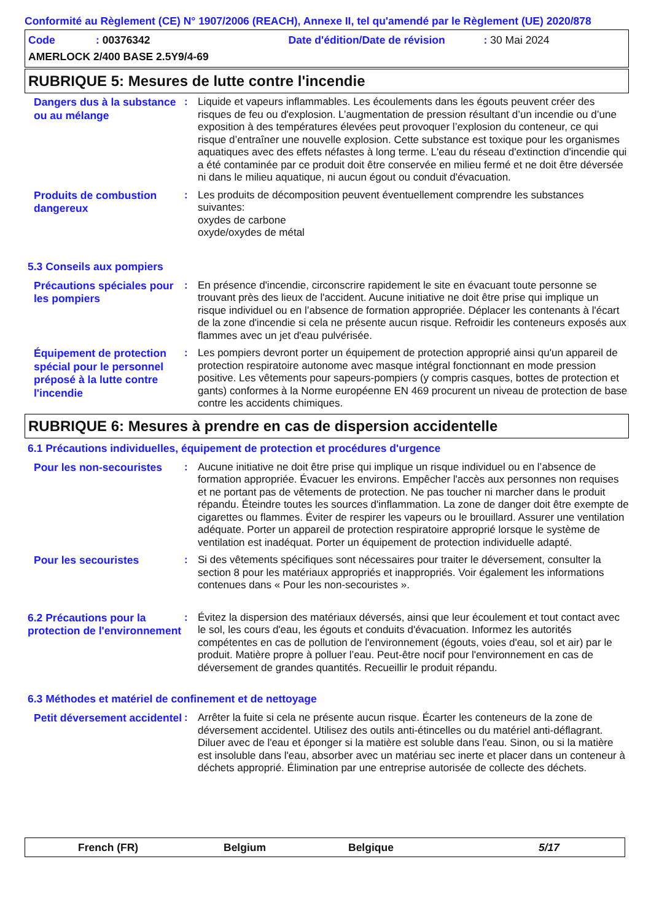Conformité au Règlement (CE) N° 1907/2006 (REACH), Annexe II, tel qu'amendé par le Règlement (UE) 2020/878
Code: 00376342 Date d'édition/Date de révision: 30 Mai 2024
AMERLOCK 2/400 BASE 2.5Y9/4-69
RUBRIQUE 5: Mesures de lutte contre l'incendie
Dangers dus à la substance ou au mélange
: Liquide et vapeurs inflammables. Les écoulements dans les égouts peuvent créer des risques de feu ou d'explosion. L’augmentation de pression résultant d’un incendie ou d’une exposition à des températures élevées peut provoquer l’explosion du conteneur, ce qui risque d’entraîner une nouvelle explosion. Cette substance est toxique pour les organismes aquatiques avec des effets néfastes à long terme. L'eau du réseau d'extinction d'incendie qui a été contaminée par ce produit doit être conservée en milieu fermé et ne doit être déversée ni dans le milieu aquatique, ni aucun égout ou conduit d'évacuation.
Produits de combustion dangereux
: Les produits de décomposition peuvent éventuellement comprendre les substances suivantes:
oxydes de carbone
oxyde/oxydes de métal
5.3 Conseils aux pompiers
Précautions spéciales pour les pompiers
: En présence d'incendie, circonscrire rapidement le site en évacuant toute personne se trouvant près des lieux de l'accident. Aucune initiative ne doit être prise qui implique un risque individuel ou en l’absence de formation appropriée. Déplacer les contenants à l'écart de la zone d'incendie si cela ne présente aucun risque. Refroidir les conteneurs exposés aux flammes avec un jet d'eau pulvérisée.
Équipement de protection spécial pour le personnel préposé à la lutte contre l'incendie
: Les pompiers devront porter un équipement de protection approprié ainsi qu'un appareil de protection respiratoire autonome avec masque intégral fonctionnant en mode pression positive. Les vêtements pour sapeurs-pompiers (y compris casques, bottes de protection et gants) conformes à la Norme européenne EN 469 procurent un niveau de protection de base contre les accidents chimiques.
RUBRIQUE 6: Mesures à prendre en cas de dispersion accidentelle
6.1 Précautions individuelles, équipement de protection et procédures d'urgence
Pour les non-secouristes
: Aucune initiative ne doit être prise qui implique un risque individuel ou en l’absence de formation appropriée. Évacuer les environs. Empêcher l'accès aux personnes non requises et ne portant pas de vêtements de protection. Ne pas toucher ni marcher dans le produit répandu. Éteindre toutes les sources d'inflammation. La zone de danger doit être exempte de cigarettes ou flammes. Éviter de respirer les vapeurs ou le brouillard. Assurer une ventilation adéquate. Porter un appareil de protection respiratoire approprié lorsque le système de ventilation est inadéquat. Porter un équipement de protection individuelle adapté.
Pour les secouristes
: Si des vêtements spécifiques sont nécessaires pour traiter le déversement, consulter la section 8 pour les matériaux appropriés et inappropriés. Voir également les informations contenues dans « Pour les non-secouristes ».
6.2 Précautions pour la protection de l'environnement
: Évitez la dispersion des matériaux déversés, ainsi que leur écoulement et tout contact avec le sol, les cours d'eau, les égouts et conduits d'évacuation. Informez les autorités compétentes en cas de pollution de l'environnement (égouts, voies d'eau, sol et air) par le produit. Matière propre à polluer l’eau. Peut-être nocif pour l'environnement en cas de déversement de grandes quantités. Recueillir le produit répandu.
6.3 Méthodes et matériel de confinement et de nettoyage
Petit déversement accidentel
: Arrêter la fuite si cela ne présente aucun risque. Écarter les conteneurs de la zone de déversement accidentel. Utilisez des outils anti-étincelles ou du matériel anti-déflagrant. Diluer avec de l'eau et éponger si la matière est soluble dans l'eau. Sinon, ou si la matière est insoluble dans l'eau, absorber avec un matériau sec inerte et placer dans un conteneur à déchets approprié. Élimination par une entreprise autorisée de collecte des déchets.
French (FR) Belgium Belgique 5/17